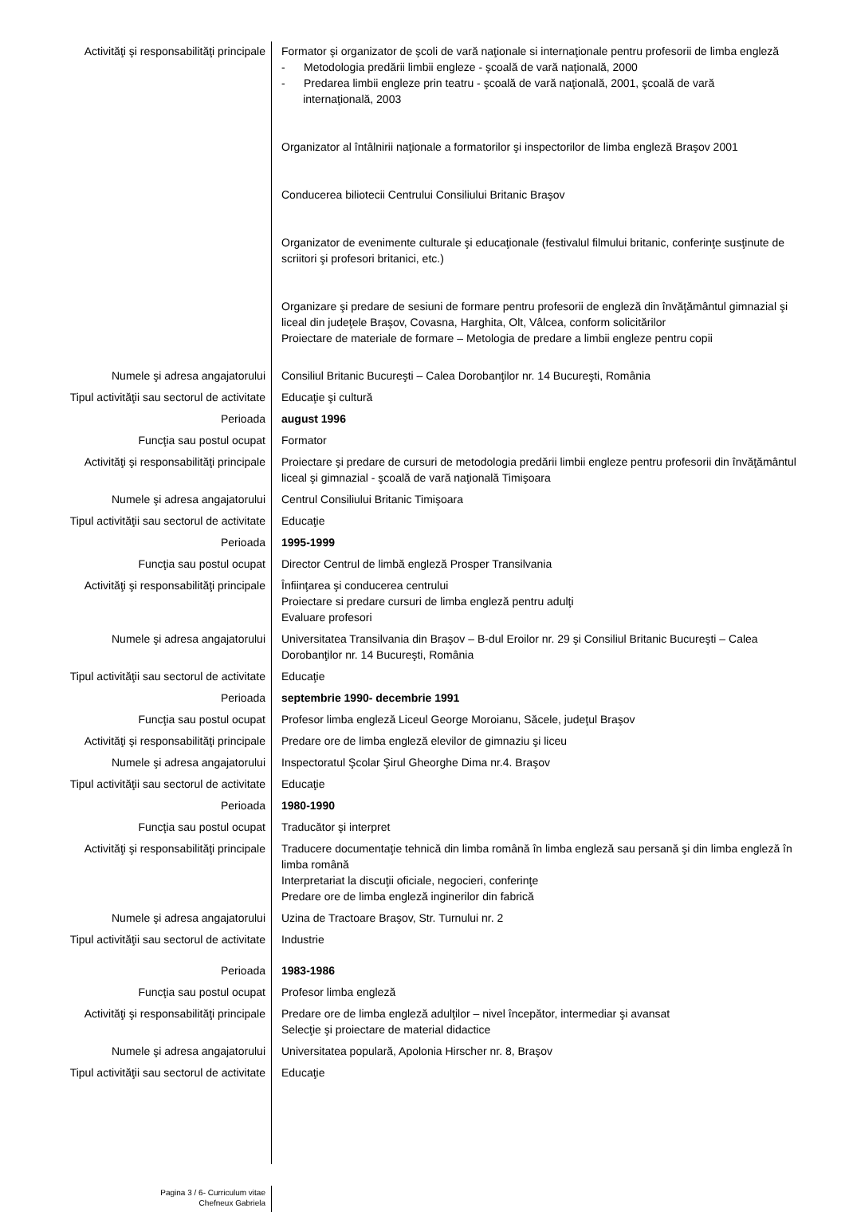| Activităţi şi responsabilităţi principale | Formator şi organizator de şcoli de vară naţionale si internaţionale pentru profesorii de limba engleză - Metodologia predării limbii engleze - şcoală de vară naţională, 2000 - Predarea limbii engleze prin teatru - şcoală de vară naţională, 2001, şcoală de vară internaţională, 2003 Organizator al întâlnirii naţionale a formatorilor şi inspectorilor de limba engleză Braşov 2001 Conducerea biliotecii Centrului Consiliului Britanic Braşov Organizator de evenimente culturale şi educaţionale (festivalul filmului britanic, conferinţe susţinute de scriitori şi profesori britanici, etc.) Organizare şi predare de sesiuni de formare pentru profesorii de engleză din învăţământul gimnazial şi liceal din judeţele Braşov, Covasna, Harghita, Olt, Vâlcea, conform solicitărilor Proiectare de materiale de formare – Metologia de predare a limbii engleze pentru copii |
| Numele şi adresa angajatorului | Consiliul Britanic Bucureşti – Calea Dorobanţilor nr. 14 Bucureşti, România |
| Tipul activităţii sau sectorul de activitate | Educaţie şi cultură |
| Perioada | august 1996 |
| Funcţia sau postul ocupat | Formator |
| Activităţi şi responsabilităţi principale | Proiectare şi predare de cursuri de metodologia predării limbii engleze pentru profesorii din învăţământul liceal şi gimnazial - şcoală de vară naţională Timişoara |
| Numele şi adresa angajatorului | Centrul Consiliului Britanic Timişoara |
| Tipul activităţii sau sectorul de activitate | Educaţie |
| Perioada | 1995-1999 |
| Funcţia sau postul ocupat | Director Centrul de limbă engleză Prosper Transilvania |
| Activităţi şi responsabilităţi principale | Înfiinţarea şi conducerea centrului Proiectare si predare cursuri de limba engleză pentru adulţi Evaluare profesori |
| Numele şi adresa angajatorului | Universitatea Transilvania din Braşov – B-dul Eroilor nr. 29 şi Consiliul Britanic Bucureşti – Calea Dorobanţilor nr. 14 Bucureşti, România |
| Tipul activităţii sau sectorul de activitate | Educaţie |
| Perioada | septembrie 1990- decembrie 1991 |
| Funcţia sau postul ocupat | Profesor limba engleză Liceul George Moroianu, Săcele, judeţul Braşov |
| Activităţi şi responsabilităţi principale | Predare ore de limba engleză elevilor de gimnaziu şi liceu |
| Numele şi adresa angajatorului | Inspectoratul Şcolar Şirul Gheorghe Dima nr.4. Braşov |
| Tipul activităţii sau sectorul de activitate | Educaţie |
| Perioada | 1980-1990 |
| Funcţia sau postul ocupat | Traducător şi interpret |
| Activităţi şi responsabilităţi principale | Traducere documentaţie tehnică din limba română în limba engleză sau persană şi din limba engleză în limba română Interpretariat la discuţii oficiale, negocieri, conferinţe Predare ore de limba engleză inginerilor din fabrică |
| Numele şi adresa angajatorului | Uzina de Tractoare Braşov, Str. Turnului nr. 2 |
| Tipul activităţii sau sectorul de activitate | Industrie |
| Perioada | 1983-1986 |
| Funcţia sau postul ocupat | Profesor limba engleză |
| Activităţi şi responsabilităţi principale | Predare ore de limba engleză adulţilor – nivel începător, intermediar şi avansat Selecţie şi proiectare de material didactice |
| Numele şi adresa angajatorului | Universitatea populară, Apolonia Hirscher nr. 8, Braşov |
| Tipul activităţii sau sectorul de activitate | Educaţie |
| Pagina 3 / 6- Curriculum vitae Chefneux Gabriela | |